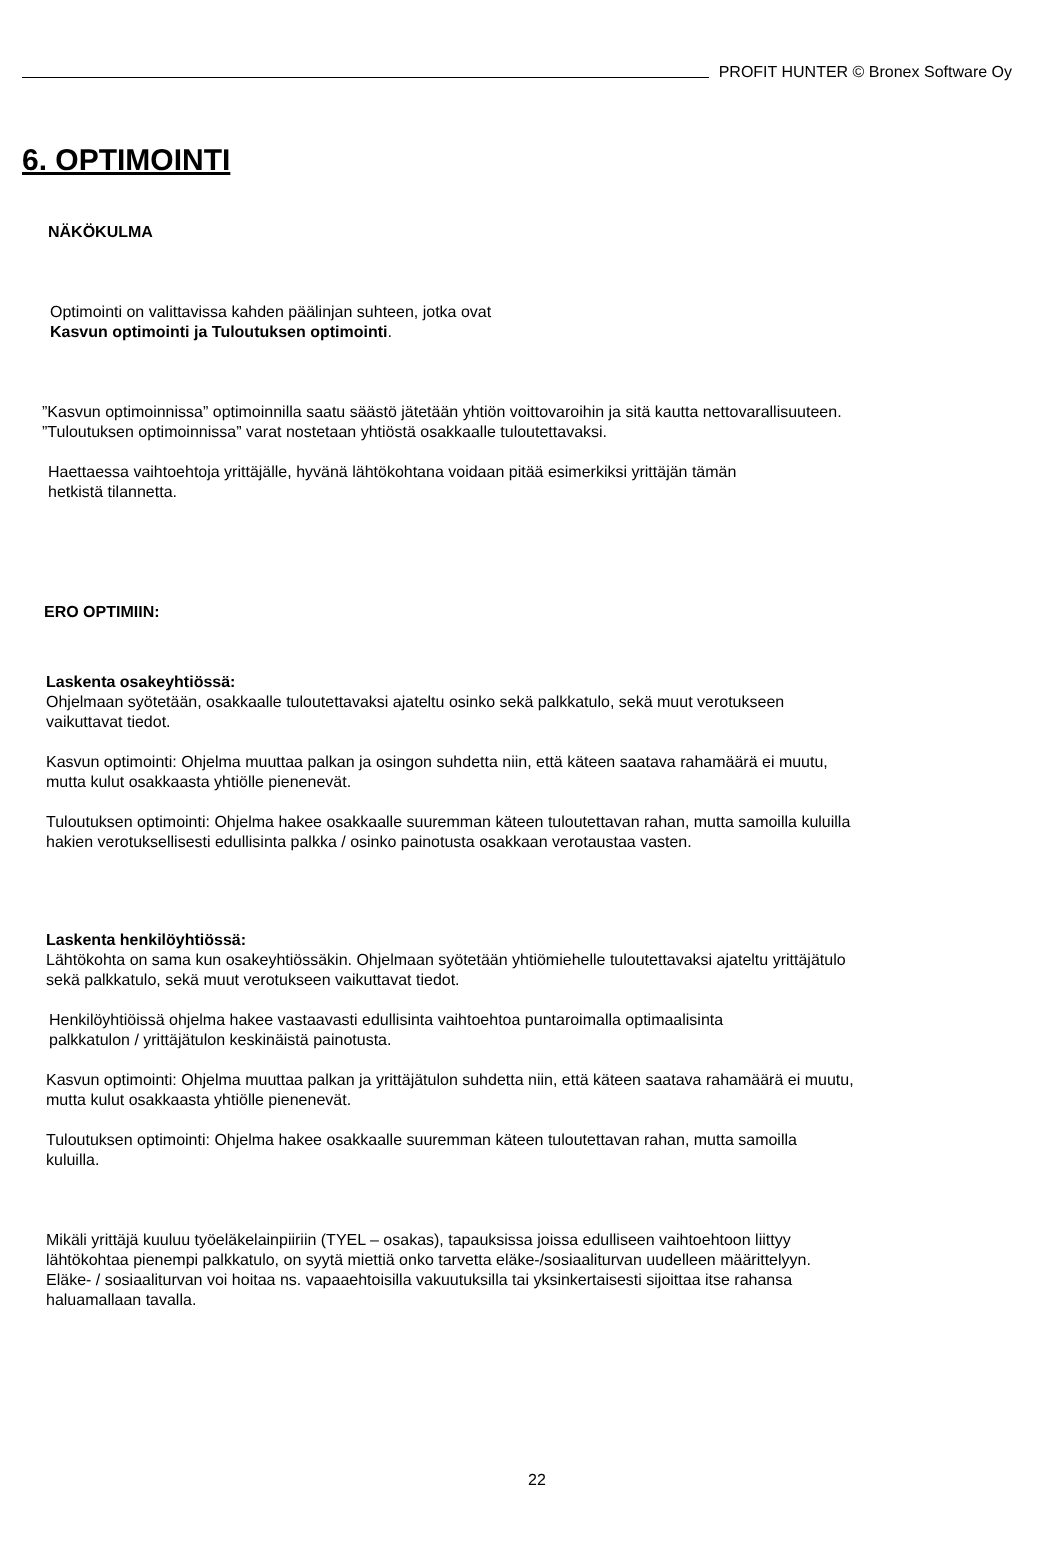PROFIT HUNTER © Bronex Software Oy
6. OPTIMOINTI
NÄKÖKULMA
Optimointi on valittavissa kahden päälinjan suhteen, jotka ovat
Kasvun optimointi ja Tuloutuksen optimointi.
”Kasvun optimoinnissa” optimoinnilla saatu säästö jätetään yhtiön voittovaroihin ja sitä kautta nettovarallisuuteen.
”Tuloutuksen optimoinnissa” varat nostetaan yhtiöstä osakkaalle tuloutettavaksi.
Haettaessa vaihtoehtoja yrittäjälle, hyvänä lähtökohtana voidaan pitää esimerkiksi yrittäjän tämän
hetkistä tilannetta.
ERO OPTIMIIN:
Laskenta osakeyhtiössä:
Ohjelmaan syötetään, osakkaalle tuloutettavaksi ajateltu osinko sekä palkkatulo, sekä muut verotukseen
vaikuttavat tiedot.
Kasvun optimointi: Ohjelma muuttaa palkan ja osingon suhdetta niin, että käteen saatava rahamäärä ei muutu,
mutta kulut osakkaasta yhtiölle pienenevät.
Tuloutuksen optimointi: Ohjelma hakee osakkaalle suuremman käteen tuloutettavan rahan, mutta samoilla kuluilla
hakien verotuksellisesti edullisinta palkka / osinko painotusta osakkaan verotaustaa vasten.
Laskenta henkilöyhtiössä:
Lähtökohta on sama kun osakeyhtiössäkin. Ohjelmaan syötetään yhtiömiehelle tuloutettavaksi ajateltu yrittäjätulo
sekä palkkatulo, sekä muut verotukseen vaikuttavat tiedot.
Henkilöyhtiöissä ohjelma hakee vastaavasti edullisinta vaihtoehtoa puntaroimalla optimaalisinta
palkkatulon / yrittäjätulon keskinäistä painotusta.
Kasvun optimointi: Ohjelma muuttaa palkan ja yrittäjätulon suhdetta niin, että käteen saatava rahamäärä ei muutu,
mutta kulut osakkaasta yhtiölle pienenevät.
Tuloutuksen optimointi: Ohjelma hakee osakkaalle suuremman käteen tuloutettavan rahan, mutta samoilla
kuluilla.
Mikäli yrittäjä kuuluu työeläkelainpiiriin (TYEL – osakas), tapauksissa joissa edulliseen vaihtoehtoon liittyy
lähtökohtaa pienempi palkkatulo, on syytä miettiä onko tarvetta eläke-/sosiaaliturvan uudelleen määrittelyyn.
Eläke- / sosiaaliturvan voi hoitaa ns. vapaaehtoisilla vakuutuksilla tai yksinkertaisesti sijoittaa itse rahansa
haluamallaan tavalla.
22